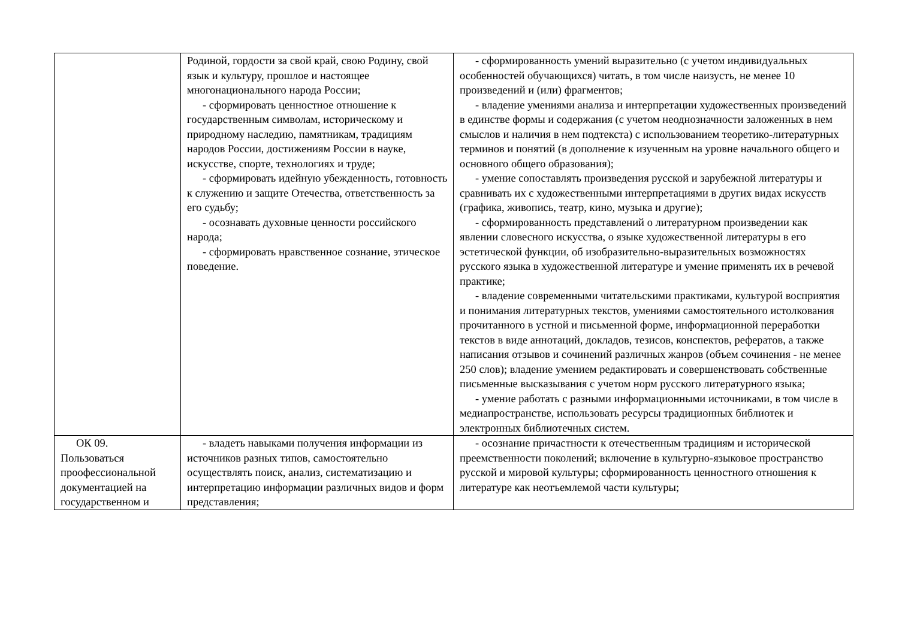| | Родиной, гордости за свой край, свою Родину, свой язык и культуру, прошлое и настоящее многонационального народа России; - сформировать ценностное отношение к государственным символам, историческому и природному наследию, памятникам, традициям народов России, достижениям России в науке, искусстве, спорте, технологиях и труде; - сформировать идейную убежденность, готовность к служению и защите Отечества, ответственность за его судьбу; - осознавать духовные ценности российского народа; - сформировать нравственное сознание, этическое поведение. | - сформированность умений выразительно (с учетом индивидуальных особенностей обучающихся) читать, в том числе наизусть, не менее 10 произведений и (или) фрагментов; - владение умениями анализа и интерпретации художественных произведений в единстве формы и содержания (с учетом неоднозначности заложенных в нем смыслов и наличия в нем подтекста) с использованием теоретико-литературных терминов и понятий (в дополнение к изученным на уровне начального общего и основного общего образования); - умение сопоставлять произведения русской и зарубежной литературы и сравнивать их с художественными интерпретациями в других видах искусств (графика, живопись, театр, кино, музыка и другие); - сформированность представлений о литературном произведении как явлении словесного искусства, о языке художественной литературы в его эстетической функции, об изобразительно-выразительных возможностях русского языка в художественной литературе и умение применять их в речевой практике; - владение современными читательскими практиками, культурой восприятия и понимания литературных текстов, умениями самостоятельного истолкования прочитанного в устной и письменной форме, информационной переработки текстов в виде аннотаций, докладов, тезисов, конспектов, рефератов, а также написания отзывов и сочинений различных жанров (объем сочинения - не менее 250 слов); владение умением редактировать и совершенствовать собственные письменные высказывания с учетом норм русского литературного языка; - умение работать с разными информационными источниками, в том числе в медиапространстве, использовать ресурсы традиционных библиотек и электронных библиотечных систем. |
| ОК 09. Пользоваться проофессиональной документацией на государственном и | - владеть навыками получения информации из источников разных типов, самостоятельно осуществлять поиск, анализ, систематизацию и интерпретацию информации различных видов и форм представления; | - осознание причастности к отечественным традициям и исторической преемственности поколений; включение в культурно-языковое пространство русской и мировой культуры; сформированность ценностного отношения к литературе как неотъемлемой части культуры; |